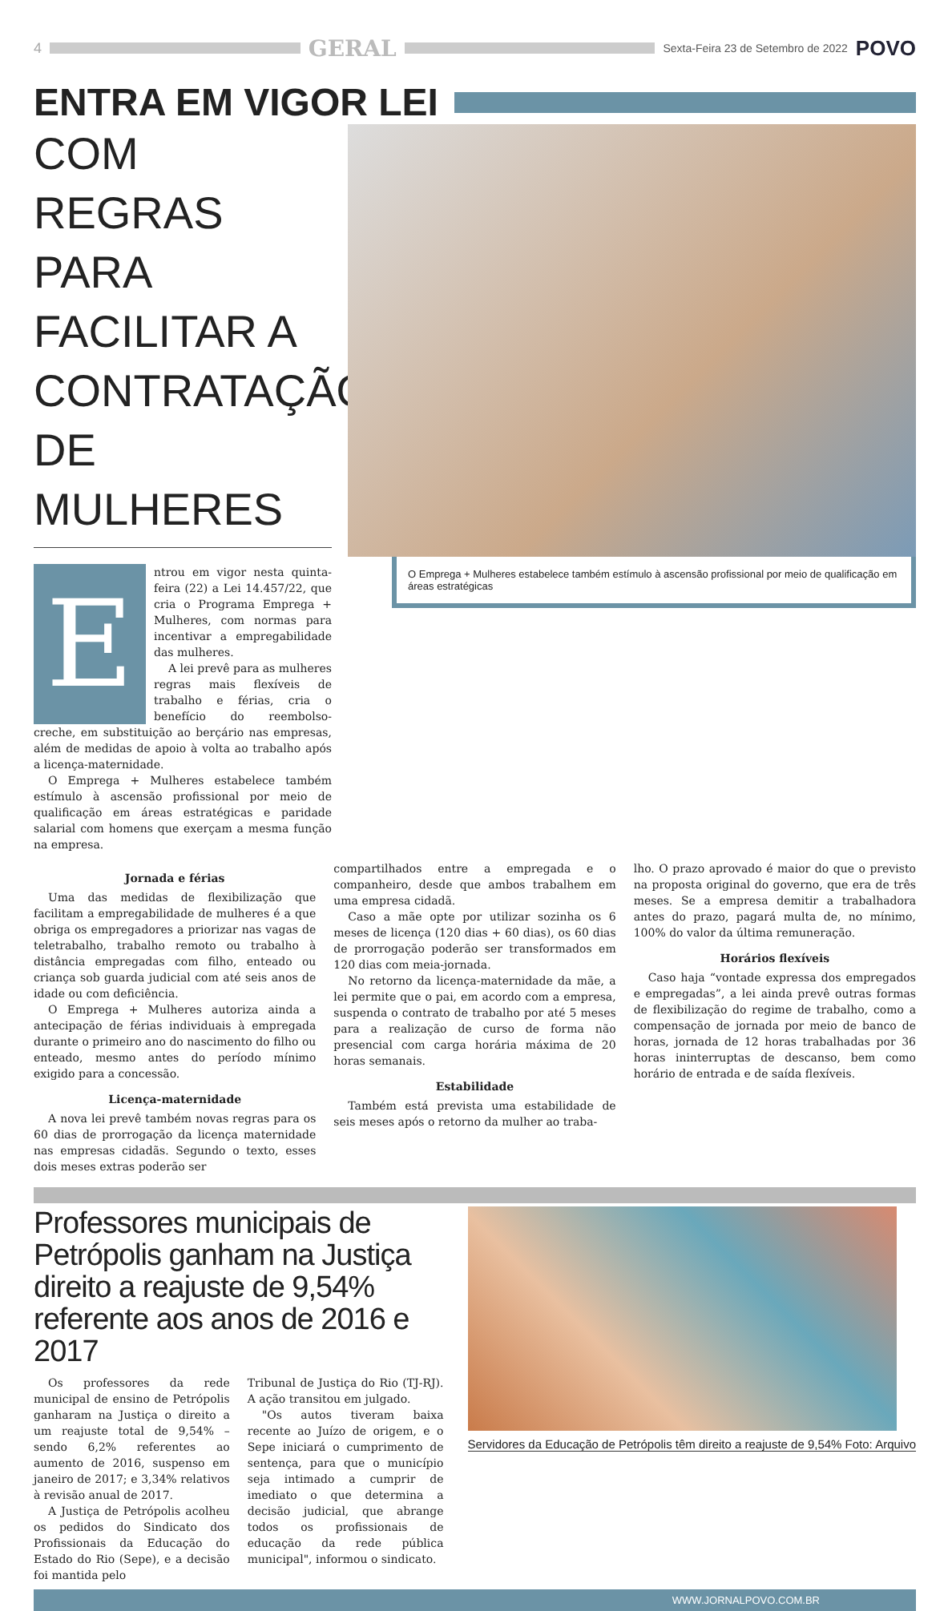4 GERAL Sexta-Feira 23 de Setembro de 2022 POVO
ENTRA EM VIGOR LEI
COM REGRAS PARA FACILITAR A CONTRATAÇÃO DE MULHERES
E
ntrou em vigor nesta quinta-feira (22) a Lei 14.457/22, que cria o Programa Emprega + Mulheres, com normas para incentivar a empregabilidade das mulheres.
A lei prevê para as mulheres regras mais flexíveis de trabalho e férias, cria o benefício do reembolso-creche, em substituição ao berçário nas empresas, além de medidas de apoio à volta ao trabalho após a licença-maternidade.
O Emprega + Mulheres estabelece também estímulo à ascensão profissional por meio de qualificação em áreas estratégicas e paridade salarial com homens que exerçam a mesma função na empresa.
O Emprega + Mulheres estabelece também estímulo à ascensão profissional por meio de qualificação em áreas estratégicas
Jornada e férias
Uma das medidas de flexibilização que facilitam a empregabilidade de mulheres é a que obriga os empregadores a priorizar nas vagas de teletrabalho, trabalho remoto ou trabalho à distância empregadas com filho, enteado ou criança sob guarda judicial com até seis anos de idade ou com deficiência.
O Emprega + Mulheres autoriza ainda a antecipação de férias individuais à empregada durante o primeiro ano do nascimento do filho ou enteado, mesmo antes do período mínimo exigido para a concessão.
Licença-maternidade
A nova lei prevê também novas regras para os 60 dias de prorrogação da licença maternidade nas empresas cidadãs. Segundo o texto, esses dois meses extras poderão ser
compartilhados entre a empregada e o companheiro, desde que ambos trabalhem em uma empresa cidadã.
Caso a mãe opte por utilizar sozinha os 6 meses de licença (120 dias + 60 dias), os 60 dias de prorrogação poderão ser transformados em 120 dias com meia-jornada.
No retorno da licença-maternidade da mãe, a lei permite que o pai, em acordo com a empresa, suspenda o contrato de trabalho por até 5 meses para a realização de curso de forma não presencial com carga horária máxima de 20 horas semanais.
Estabilidade
Também está prevista uma estabilidade de seis meses após o retorno da mulher ao traba-
lho. O prazo aprovado é maior do que o previsto na proposta original do governo, que era de três meses. Se a empresa demitir a trabalhadora antes do prazo, pagará multa de, no mínimo, 100% do valor da última remuneração.
Horários flexíveis
Caso haja “vontade expressa dos empregados e empregadas”, a lei ainda prevê outras formas de flexibilização do regime de trabalho, como a compensação de jornada por meio de banco de horas, jornada de 12 horas trabalhadas por 36 horas ininterruptas de descanso, bem como horário de entrada e de saída flexíveis.
Professores municipais de Petrópolis ganham na Justiça direito a reajuste de 9,54% referente aos anos de 2016 e 2017
Os professores da rede municipal de ensino de Petrópolis ganharam na Justiça o direito a um reajuste total de 9,54% – sendo 6,2% referentes ao aumento de 2016, suspenso em janeiro de 2017; e 3,34% relativos à revisão anual de 2017.
A Justiça de Petrópolis acolheu os pedidos do Sindicato dos Profissionais da Educação do Estado do Rio (Sepe), e a decisão foi mantida pelo
Tribunal de Justiça do Rio (TJ-RJ). A ação transitou em julgado.
"Os autos tiveram baixa recente ao Juízo de origem, e o Sepe iniciará o cumprimento de sentença, para que o município seja intimado a cumprir de imediato o que determina a decisão judicial, que abrange todos os profissionais de educação da rede pública municipal", informou o sindicato.
Servidores da Educação de Petrópolis têm direito a reajuste de 9,54% Foto: Arquivo
WWW.JORNALPOVO.COM.BR